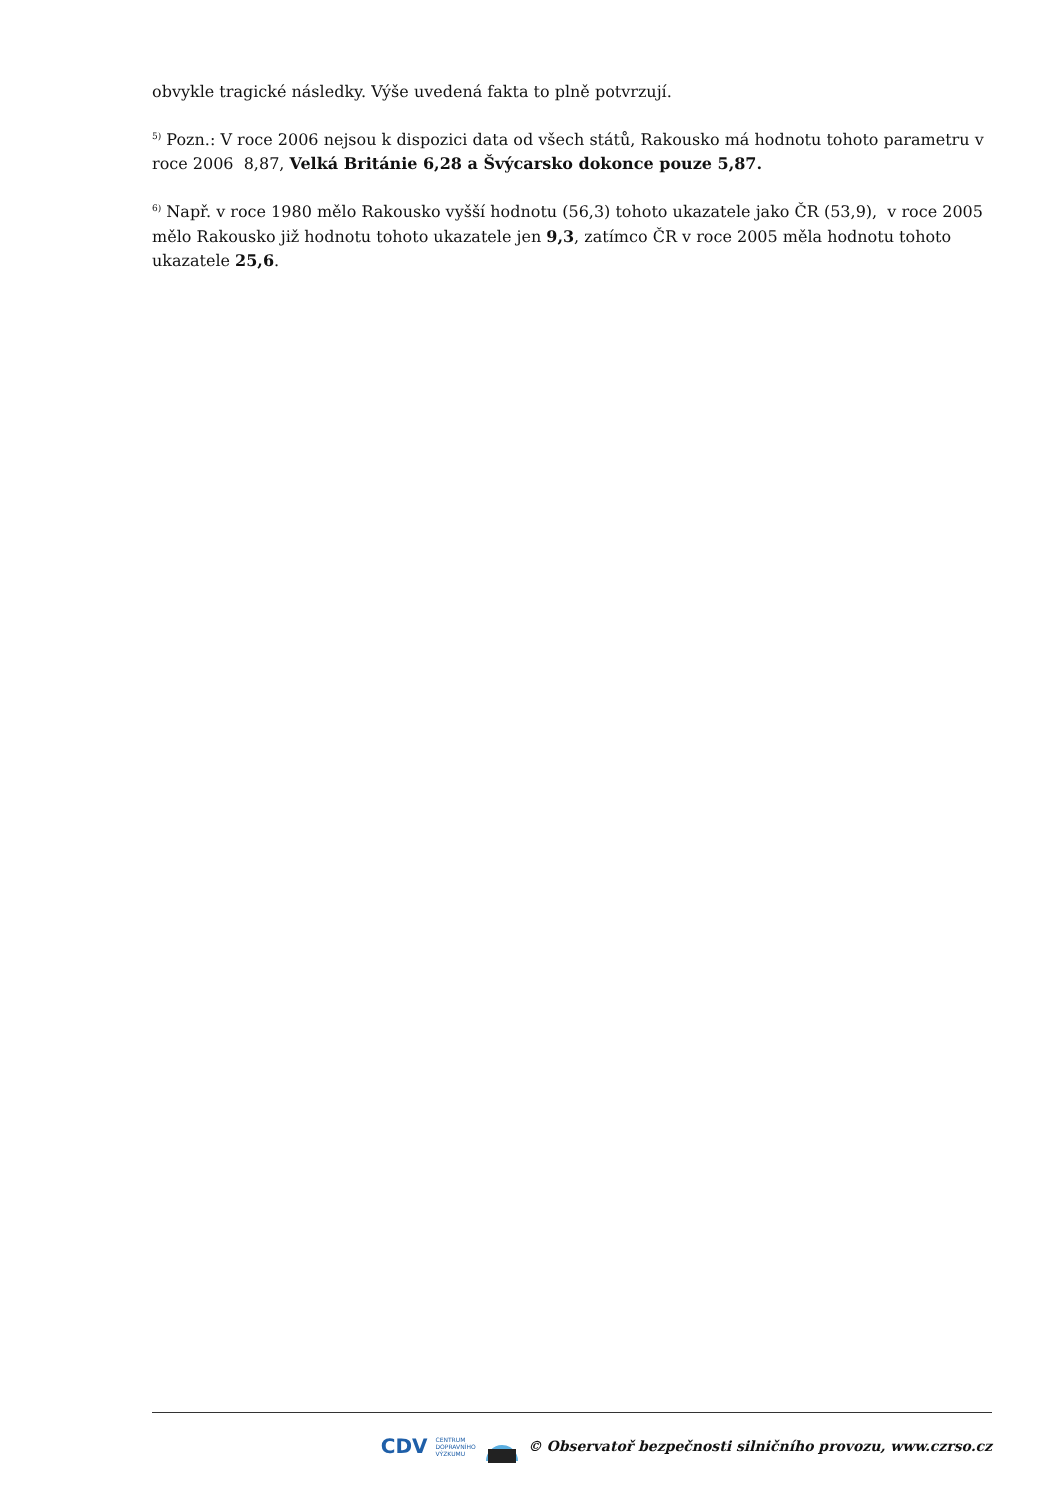obvykle tragické následky. Výše uvedená fakta to plně potvrzují.
<sup>5)</sup> Pozn.: V roce 2006 nejsou k dispozici data od všech států, Rakousko má hodnotu tohoto parametru v roce 2006 8,87, Velká Británie 6,28 a Švýcarsko dokonce pouze 5,87.
<sup>6)</sup> Např. v roce 1980 mělo Rakousko vyšší hodnotu (56,3) tohoto ukazatele jako ČR (53,9), v roce 2005 mělo Rakousko již hodnotu tohoto ukazatele jen 9,3, zatímco ČR v roce 2005 měla hodnotu tohoto ukazatele 25,6.
CDV CENTRUM
DOPRAVNÍHO
VÝZKUMU © Observatoř bezpečnosti silničního provozu, www.czrso.cz